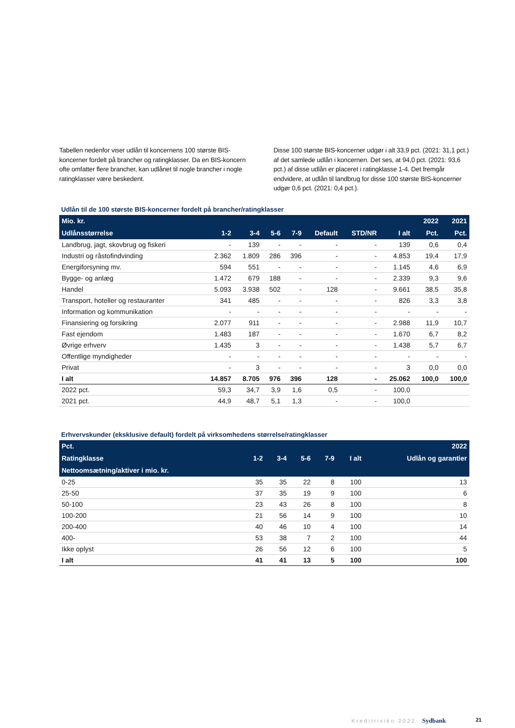Tabellen nedenfor viser udlån til koncernens 100 største BIS-koncerner fordelt på brancher og ratingklasser. Da en BIS-koncern ofte omfatter flere brancher, kan udlånet til nogle brancher i nogle ratingklasser være beskedent.
Disse 100 største BIS-koncerner udgør i alt 33,9 pct. (2021: 31,1 pct.) af det samlede udlån i koncernen. Det ses, at 94,0 pct. (2021: 93,6 pct.) af disse udlån er placeret i ratingklasse 1-4. Det fremgår endvidere, at udlån til landbrug for disse 100 største BIS-koncerner udgør 0,6 pct. (2021: 0,4 pct.).
Udlån til de 100 største BIS-koncerner fordelt på brancher/ratingklasser
| Mio. kr. | | | | | | | | 2022 | 2021 |
| --- | --- | --- | --- | --- | --- | --- | --- | --- | --- |
| Udlånsstørrelse | 1-2 | 3-4 | 5-6 | 7-9 | Default | STD/NR | I alt | Pct. | Pct. |
| Landbrug, jagt, skovbrug og fiskeri | - | 139 | - | - | - | - | 139 | 0,6 | 0,4 |
| Industri og råstofindvinding | 2.362 | 1.809 | 286 | 396 | - | - | 4.853 | 19,4 | 17,9 |
| Energiforsyning mv. | 594 | 551 | - | - | - | - | 1.145 | 4,6 | 6,9 |
| Bygge- og anlæg | 1.472 | 679 | 188 | - | - | - | 2.339 | 9,3 | 9,6 |
| Handel | 5.093 | 3.938 | 502 | - | 128 | - | 9.661 | 38,5 | 35,8 |
| Transport, hoteller og restauranter | 341 | 485 | - | - | - | - | 826 | 3,3 | 3,8 |
| Information og kommunikation | - | - | - | - | - | - | - | - | - |
| Finansiering og forsikring | 2.077 | 911 | - | - | - | - | 2.988 | 11,9 | 10,7 |
| Fast ejendom | 1.483 | 187 | - | - | - | - | 1.670 | 6,7 | 8,2 |
| Øvrige erhverv | 1.435 | 3 | - | - | - | - | 1.438 | 5,7 | 6,7 |
| Offentlige myndigheder | - | - | - | - | - | - | - | - | - |
| Privat | - | 3 | - | - | - | - | 3 | 0,0 | 0,0 |
| I alt | 14.857 | 8.705 | 976 | 396 | 128 | - | 25.062 | 100,0 | 100,0 |
| 2022 pct. | 59,3 | 34,7 | 3,9 | 1,6 | 0,5 | - | 100,0 | | |
| 2021 pct. | 44,9 | 48,7 | 5,1 | 1,3 | - | - | 100,0 | | |
Erhvervskunder (eksklusive default) fordelt på virksomhedens størrelse/ratingklasser
| Pct. | | | | | | 2022 |
| --- | --- | --- | --- | --- | --- | --- |
| Ratingklasse | 1-2 | 3-4 | 5-6 | 7-9 | I alt | Udlån og garantier |
| Nettoomsætning/aktiver i mio. kr. | | | | | | |
| 0-25 | 35 | 35 | 22 | 8 | 100 | 13 |
| 25-50 | 37 | 35 | 19 | 9 | 100 | 6 |
| 50-100 | 23 | 43 | 26 | 8 | 100 | 8 |
| 100-200 | 21 | 56 | 14 | 9 | 100 | 10 |
| 200-400 | 40 | 46 | 10 | 4 | 100 | 14 |
| 400- | 53 | 38 | 7 | 2 | 100 | 44 |
| Ikke oplyst | 26 | 56 | 12 | 6 | 100 | 5 |
| I alt | 41 | 41 | 13 | 5 | 100 | 100 |
Kreditrisiko 2022· Sydbank 21